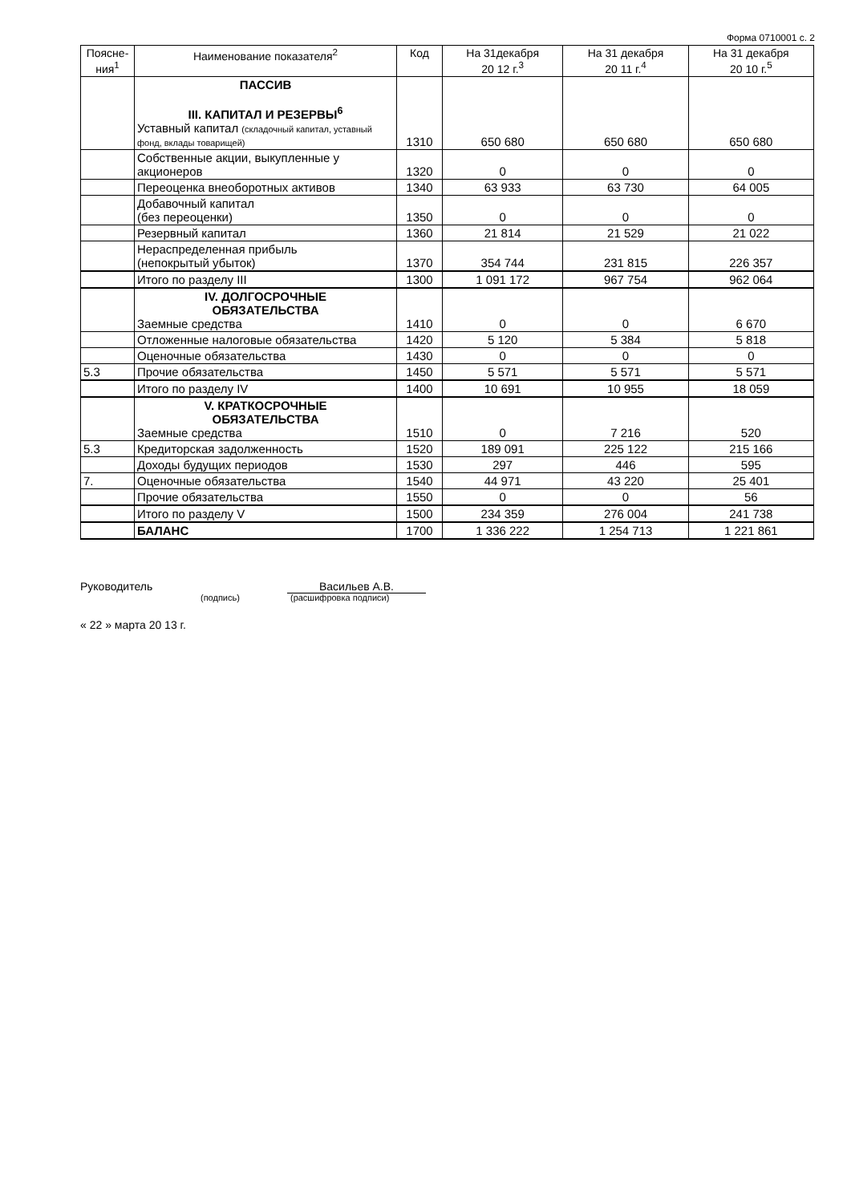Форма 0710001 с. 2
| Поясне-ния<sup>1</sup> | Наименование показателя<sup>2</sup> | Код | На 31декабря 20 12 г.<sup>3</sup> | На 31 декабря 20 11 г.<sup>4</sup> | На 31 декабря 20 10 г.<sup>5</sup> |
| --- | --- | --- | --- | --- | --- |
| | ПАССИВ III. КАПИТАЛ И РЕЗЕРВЫ<sup>6</sup> Уставный капитал (складочный капитал, уставный фонд, вклады товарищей) | 1310 | 650 680 | 650 680 | 650 680 |
| | Собственные акции, выкупленные у акционеров | 1320 | 0 | 0 | 0 |
| | Переоценка внеоборотных активов | 1340 | 63 933 | 63 730 | 64 005 |
| | Добавочный капитал (без переоценки) | 1350 | 0 | 0 | 0 |
| | Резервный капитал | 1360 | 21 814 | 21 529 | 21 022 |
| | Нераспределенная прибыль (непокрытый убыток) | 1370 | 354 744 | 231 815 | 226 357 |
| | Итого по разделу III | 1300 | 1 091 172 | 967 754 | 962 064 |
| | IV. ДОЛГОСРОЧНЫЕ ОБЯЗАТЕЛЬСТВА Заемные средства | 1410 | 0 | 0 | 6 670 |
| | Отложенные налоговые обязательства | 1420 | 5 120 | 5 384 | 5 818 |
| | Оценочные обязательства | 1430 | 0 | 0 | 0 |
| 5.3 | Прочие обязательства | 1450 | 5 571 | 5 571 | 5 571 |
| | Итого по разделу IV | 1400 | 10 691 | 10 955 | 18 059 |
| | V. КРАТКОСРОЧНЫЕ ОБЯЗАТЕЛЬСТВА Заемные средства | 1510 | 0 | 7 216 | 520 |
| 5.3 | Кредиторская задолженность | 1520 | 189 091 | 225 122 | 215 166 |
| | Доходы будущих периодов | 1530 | 297 | 446 | 595 |
| 7. | Оценочные обязательства | 1540 | 44 971 | 43 220 | 25 401 |
| | Прочие обязательства | 1550 | 0 | 0 | 56 |
| | Итого по разделу V | 1500 | 234 359 | 276 004 | 241 738 |
| | БАЛАНС | 1700 | 1 336 222 | 1 254 713 | 1 221 861 |
Руководитель Васильев А.В.
(подпись) (расшифровка подписи)
« 22 » марта 20 13 г.